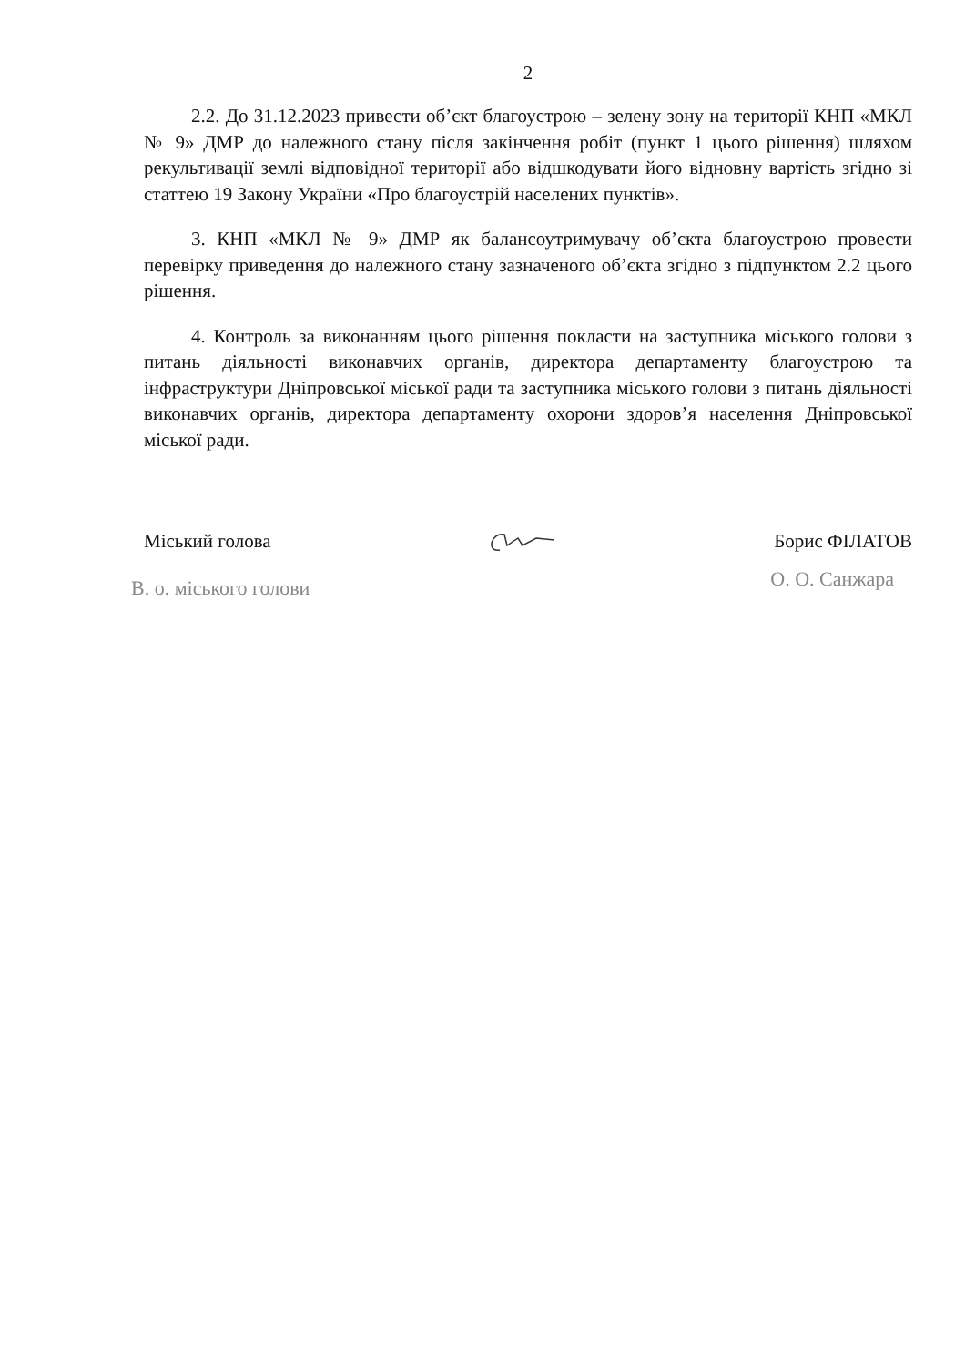2
2.2. До 31.12.2023 привести об’єкт благоустрою – зелену зону на території КНП «МКЛ № 9» ДМР до належного стану після закінчення робіт (пункт 1 цього рішення) шляхом рекультивації землі відповідної території або відшкодувати його відновну вартість згідно зі статтею 19 Закону України «Про благоустрій населених пунктів».
3. КНП «МКЛ № 9» ДМР як балансоутримувачу об’єкта благоустрою провести перевірку приведення до належного стану зазначеного об’єкта згідно з підпунктом 2.2 цього рішення.
4. Контроль за виконанням цього рішення покласти на заступника міського голови з питань діяльності виконавчих органів, директора департаменту благоустрою та інфраструктури Дніпровської міської ради та заступника міського голови з питань діяльності виконавчих органів, директора департаменту охорони здоров’я населення Дніпровської міської ради.
Міський голова Борис ФІЛАТОВ
В. о. міського голови О. О. Санжара